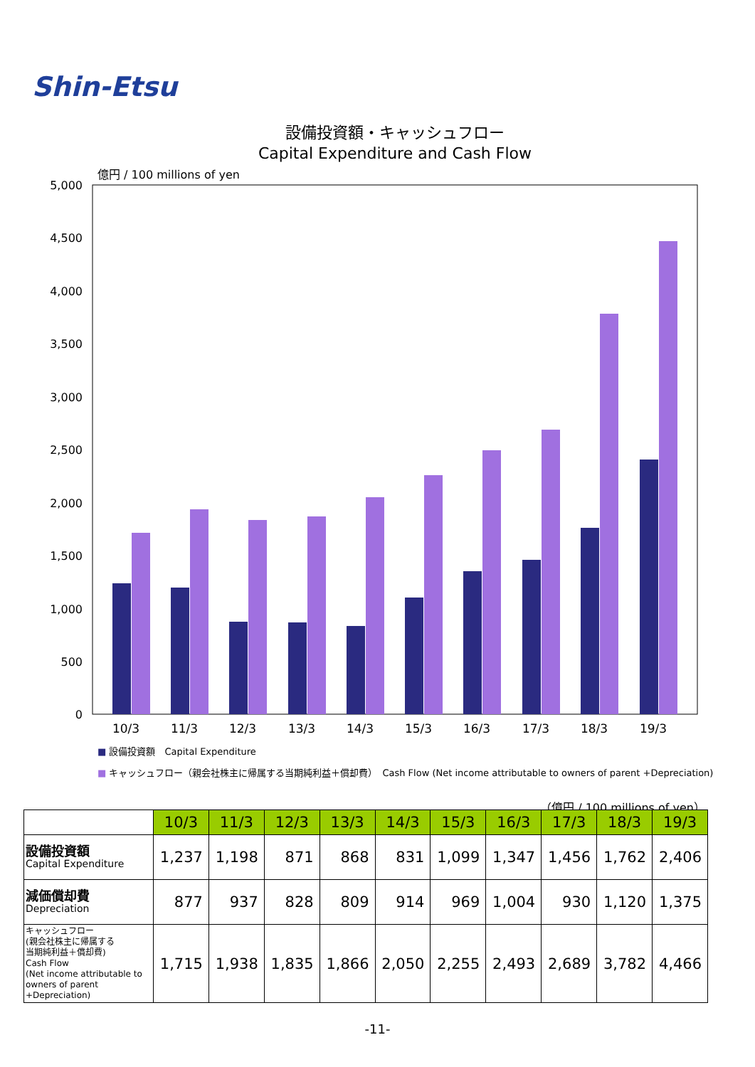Shin-Etsu
設備投資額・キャッシュフロー
Capital Expenditure and Cash Flow
億円 / 100 millions of yen
5,000
4,500
4,000
3,500
3,000
2,500
2,000
1,500
1,000
500
0
10/3
11/3
12/3
13/3
14/3
15/3
16/3
17/3
18/3
19/3
■ 設備投資額　Capital Expenditure
■ キャッシュフロー（親会社株主に帰属する当期純利益＋償却費）　Cash Flow (Net income attributable to owners of parent +Depreciation)
（億円 / 100 millions of yen）
| | 10/3 | 11/3 | 12/3 | 13/3 | 14/3 | 15/3 | 16/3 | 17/3 | 18/3 | 19/3 |
| 設備投資額 Capital Expenditure | 1,237 | 1,198 | 871 | 868 | 831 | 1,099 | 1,347 | 1,456 | 1,762 | 2,406 |
| 減価償却費 Depreciation | 877 | 937 | 828 | 809 | 914 | 969 | 1,004 | 930 | 1,120 | 1,375 |
| キャッシュフロー (親会社株主に帰属する 当期純利益＋償却費) Cash Flow (Net income attributable to owners of parent +Depreciation) | 1,715 | 1,938 | 1,835 | 1,866 | 2,050 | 2,255 | 2,493 | 2,689 | 3,782 | 4,466 |
-11-